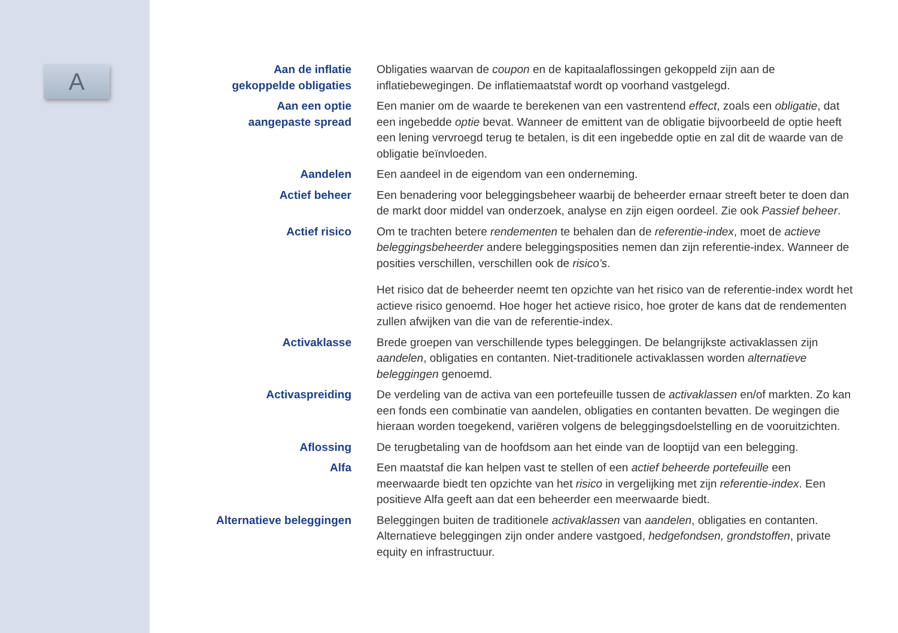A
Aan de inflatie
gekoppelde obligaties
Obligaties waarvan de coupon en de kapitaalaflossingen gekoppeld zijn aan de inflatiebewegingen. De inflatiemaatstaf wordt op voorhand vastgelegd.
Aan een optie
aangepaste spread
Een manier om de waarde te berekenen van een vastrentend effect, zoals een obligatie, dat een ingebedde optie bevat. Wanneer de emittent van de obligatie bijvoorbeeld de optie heeft een lening vervroegd terug te betalen, is dit een ingebedde optie en zal dit de waarde van de obligatie beïnvloeden.
Aandelen Een aandeel in de eigendom van een onderneming.
Actief beheer Een benadering voor beleggingsbeheer waarbij de beheerder ernaar streeft beter te doen dan de markt door middel van onderzoek, analyse en zijn eigen oordeel. Zie ook Passief beheer.
Actief risico Om te trachten betere rendementen te behalen dan de referentie-index, moet de actieve beleggingsbeheerder andere beleggingsposities nemen dan zijn referentie-index. Wanneer de posities verschillen, verschillen ook de risico’s.
Het risico dat de beheerder neemt ten opzichte van het risico van de referentie-index wordt het actieve risico genoemd. Hoe hoger het actieve risico, hoe groter de kans dat de rendementen zullen afwijken van die van de referentie-index.
Activaklasse Brede groepen van verschillende types beleggingen. De belangrijkste activaklassen zijn aandelen, obligaties en contanten. Niet-traditionele activaklassen worden alternatieve beleggingen genoemd.
Activaspreiding De verdeling van de activa van een portefeuille tussen de activaklassen en/of markten. Zo kan een fonds een combinatie van aandelen, obligaties en contanten bevatten. De wegingen die hieraan worden toegekend, variëren volgens de beleggingsdoelstelling en de vooruitzichten.
Aflossing De terugbetaling van de hoofdsom aan het einde van de looptijd van een belegging.
Alfa Een maatstaf die kan helpen vast te stellen of een actief beheerde portefeuille een meerwaarde biedt ten opzichte van het risico in vergelijking met zijn referentie-index. Een positieve Alfa geeft aan dat een beheerder een meerwaarde biedt.
Alternatieve beleggingen Beleggingen buiten de traditionele activaklassen van aandelen, obligaties en contanten. Alternatieve beleggingen zijn onder andere vastgoed, hedgefondsen, grondstoffen, private equity en infrastructuur.